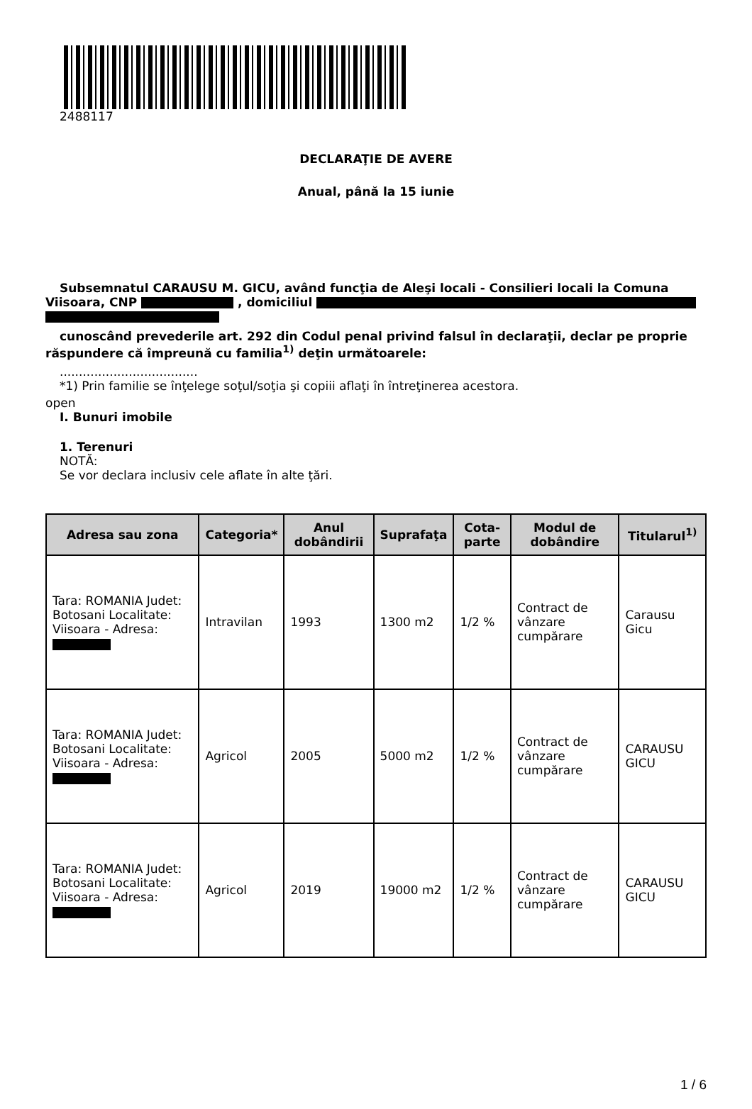2488117
DECLARAŢIE DE AVERE
Anual, până la 15 iunie
Subsemnatul CARAUSU M. GICU, având funcţia de Aleşi locali - Consilieri locali la Comuna Viisoara, CNP , domiciliul
cunoscând prevederile art. 292 din Codul penal privind falsul în declaraţii, declar pe proprie răspundere că împreună cu familia<sup>1)</sup> deţin următoarele:
....................................
*1) Prin familie se înţelege soţul/soţia şi copiii aflaţi în întreţinerea acestora.
open
I. Bunuri imobile
1. Terenuri
NOTĂ:
Se vor declara inclusiv cele aflate în alte ţări.
| Adresa sau zona | Categoria* | Anul dobândirii | Suprafaţa | Cota-parte | Modul de dobândire | Titularul<sup>1)</sup> |
| --- | --- | --- | --- | --- | --- | --- |
| Tara: ROMANIA Judet: Botosani Localitate: Viisoara - Adresa: | Intravilan | 1993 | 1300 m2 | 1/2 % | Contract de vânzare cumpărare | Carausu Gicu |
| Tara: ROMANIA Judet: Botosani Localitate: Viisoara - Adresa: | Agricol | 2005 | 5000 m2 | 1/2 % | Contract de vânzare cumpărare | CARAUSU GICU |
| Tara: ROMANIA Judet: Botosani Localitate: Viisoara - Adresa: | Agricol | 2019 | 19000 m2 | 1/2 % | Contract de vânzare cumpărare | CARAUSU GICU |
1 / 6